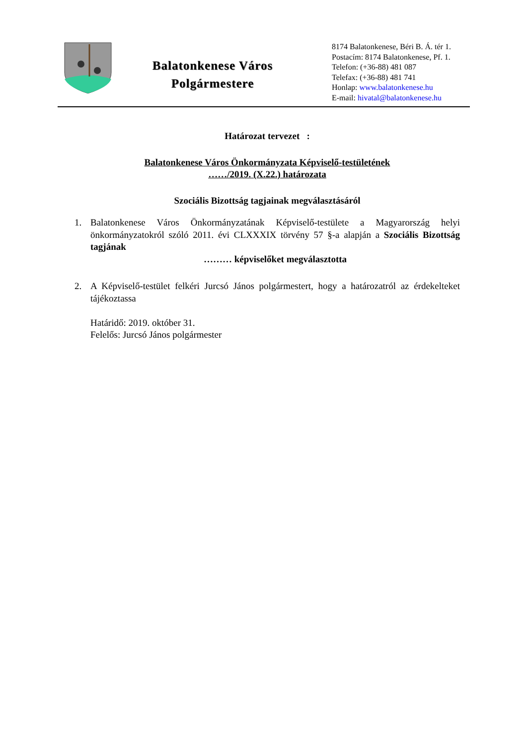Balatonkenese Város
Polgármestere
8174 Balatonkenese, Béri B. Á. tér 1.
Postacím: 8174 Balatonkenese, Pf. 1.
Telefon: (+36-88) 481 087
Telefax: (+36-88) 481 741
Honlap: www.balatonkenese.hu
E-mail: hivatal@balatonkenese.hu
Határozat tervezet :
Balatonkenese Város Önkormányzata Képviselő-testületének
……/2019. (X.22.) határozata
Szociális Bizottság tagjainak megválasztásáról
1. Balatonkenese Város Önkormányzatának Képviselő-testülete a Magyarország helyi önkormányzatokról szóló 2011. évi CLXXXIX törvény 57 §-a alapján a Szociális Bizottság tagjának
……… képviselőket megválasztotta
2. A Képviselő-testület felkéri Jurcsó János polgármestert, hogy a határozatról az érdekelteket tájékoztassa
Határidő: 2019. október 31.
Felelős: Jurcsó János polgármester